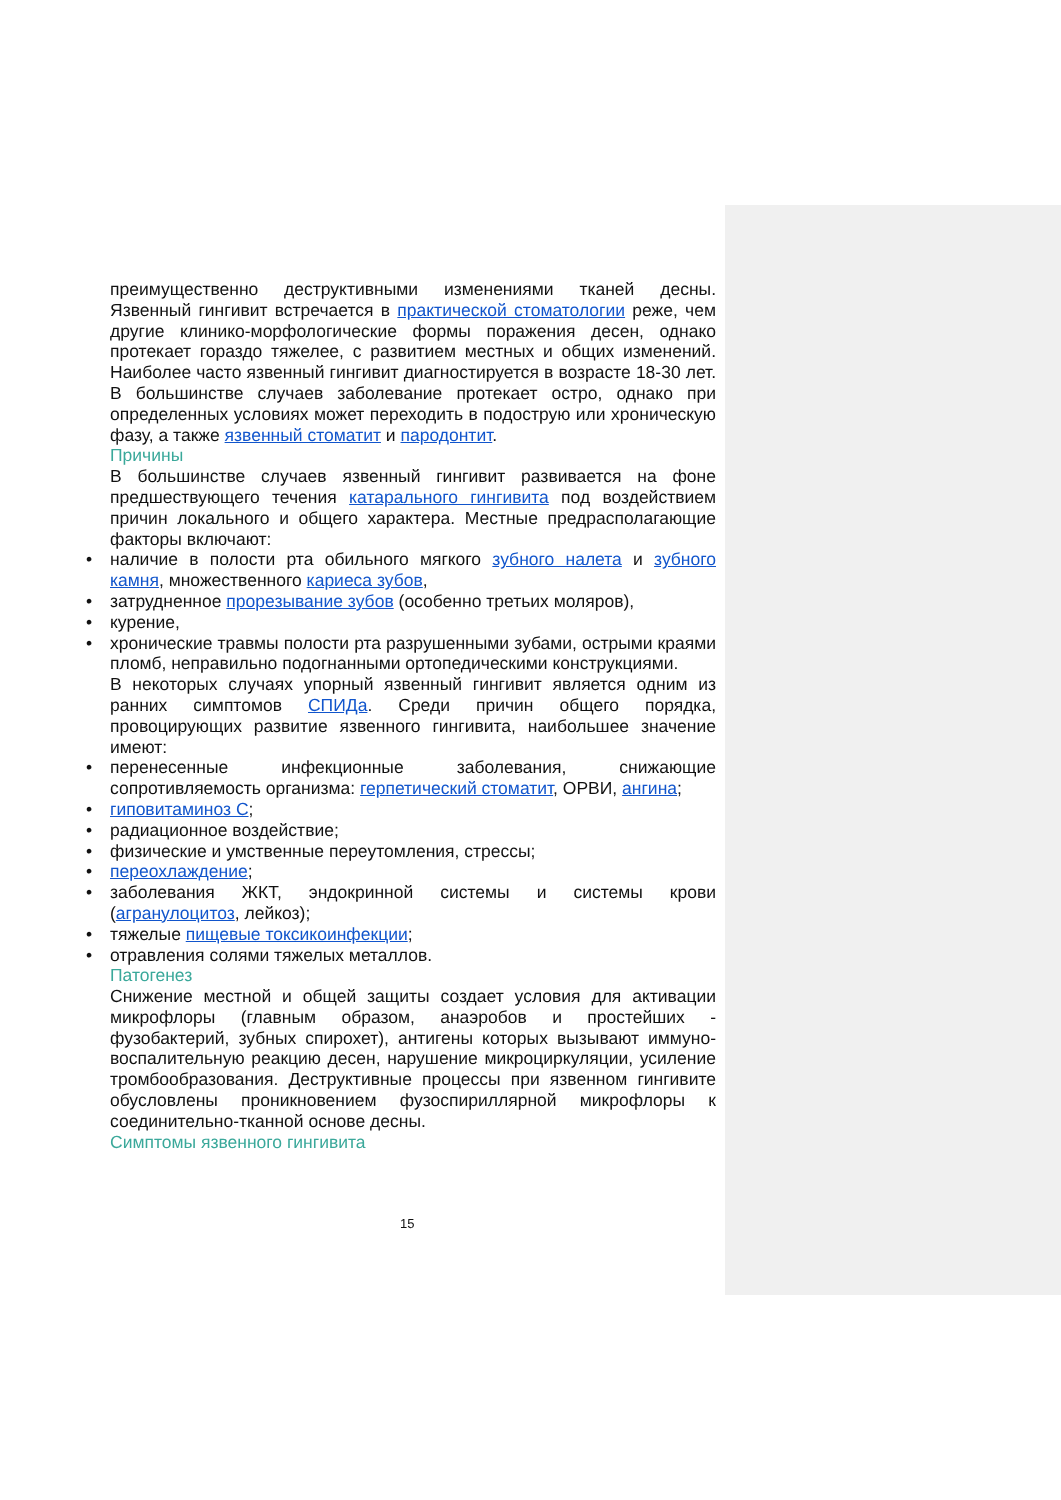преимущественно деструктивными изменениями тканей десны. Язвенный гингивит встречается в практической стоматологии реже, чем другие клинико-морфологические формы поражения десен, однако протекает гораздо тяжелее, с развитием местных и общих изменений. Наиболее часто язвенный гингивит диагностируется в возрасте 18-30 лет. В большинстве случаев заболевание протекает остро, однако при определенных условиях может переходить в подострую или хроническую фазу, а также язвенный стоматит и пародонтит.
Причины
В большинстве случаев язвенный гингивит развивается на фоне предшествующего течения катарального гингивита под воздействием причин локального и общего характера. Местные предрасполагающие факторы включают:
• наличие в полости рта обильного мягкого зубного налета и зубного камня, множественного кариеса зубов,
• затрудненное прорезывание зубов (особенно третьих моляров),
• курение,
• хронические травмы полости рта разрушенными зубами, острыми краями пломб, неправильно подогнанными ортопедическими конструкциями.
В некоторых случаях упорный язвенный гингивит является одним из ранних симптомов СПИДа. Среди причин общего порядка, провоцирующих развитие язвенного гингивита, наибольшее значение имеют:
• перенесенные инфекционные заболевания, снижающие сопротивляемость организма: герпетический стоматит, ОРВИ, ангина;
• гиповитаминоз С;
• радиационное воздействие;
• физические и умственные переутомления, стрессы;
• переохлаждение;
• заболевания ЖКТ, эндокринной системы и системы крови (агранулоцитоз, лейкоз);
• тяжелые пищевые токсикоинфекции;
• отравления солями тяжелых металлов.
Патогенез
Снижение местной и общей защиты создает условия для активации микрофлоры (главным образом, анаэробов и простейших - фузобактерий, зубных спирохет), антигены которых вызывают иммуно-воспалительную реакцию десен, нарушение микроциркуляции, усиление тромбообразования. Деструктивные процессы при язвенном гингивите обусловлены проникновением фузоспириллярной микрофлоры к соединительно-тканной основе десны.
Симптомы язвенного гингивита
15